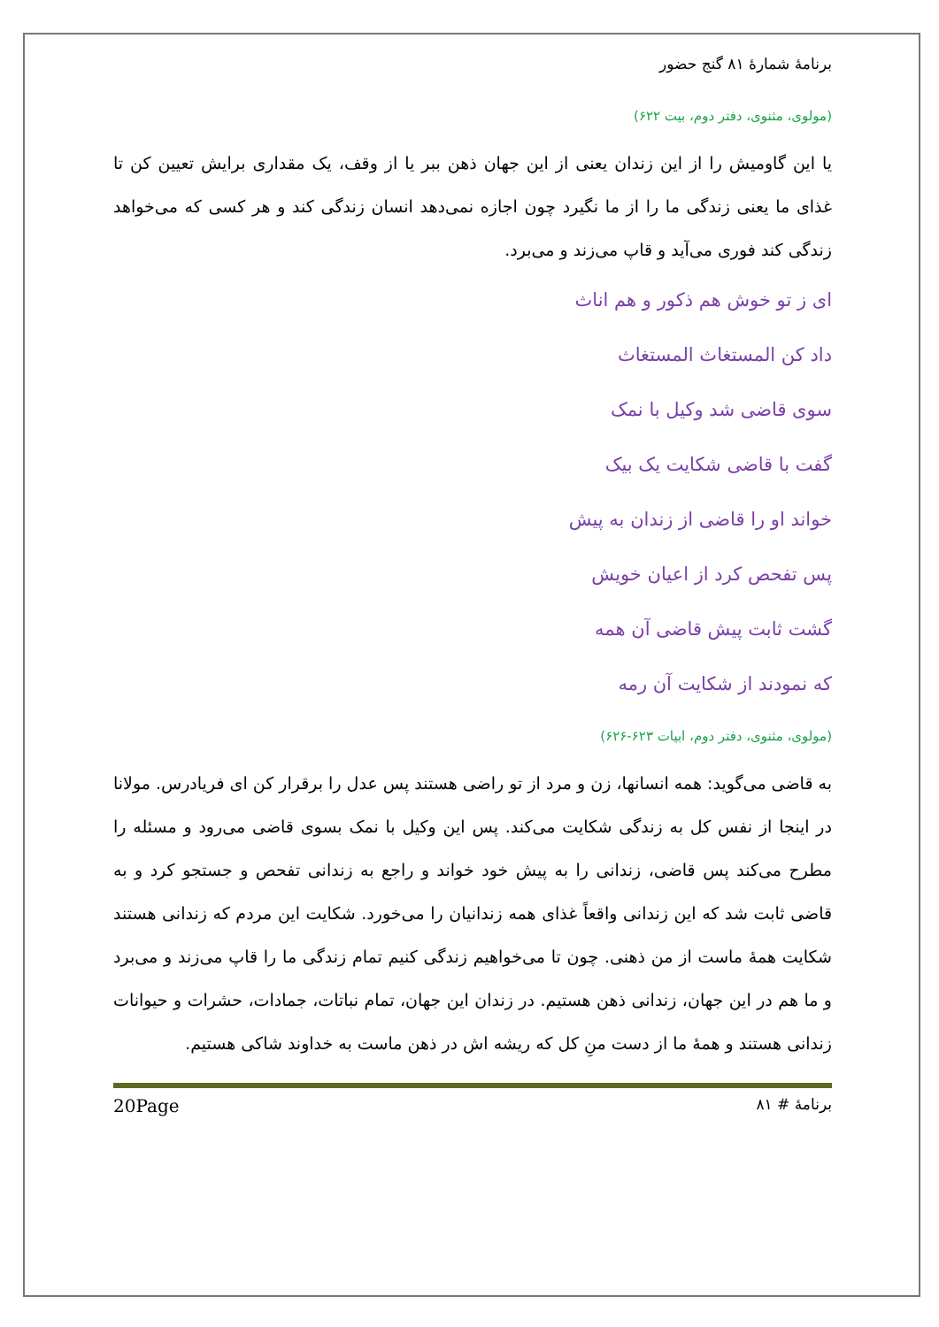برنامهٔ شمارهٔ ۸۱ گنج حضور
(مولوی، مثنوی، دفتر دوم، بیت ۶۲۲)
یا این گاومیش را از این زندان یعنی از این جهان ذهن ببر یا از وقف، یک مقداری برایش تعیین کن تا غذای ما یعنی زندگی ما را از ما نگیرد چون اجازه نمی‌دهد انسان زندگی کند و هر کسی که می‌خواهد زندگی کند فوری می‌آید و قاپ می‌زند و می‌برد.
ای ز تو خوش هم ذکور و هم اناث
داد کن المستغاث المستغاث
سوی قاضی شد وکیل با نمک
گفت با قاضی شکایت یک بیک
خواند او را قاضی از زندان به پیش
پس تفحص کرد از اعیان خویش
گشت ثابت پیش قاضی آن همه
که نمودند از شکایت آن رمه
(مولوی، مثنوی، دفتر دوم، ابیات ۶۲۳-۶۲۶)
به قاضی می‌گوید: همه انسانها، زن و مرد از تو راضی هستند پس عدل را برقرار کن ای فریادرس. مولانا در اینجا از نفس کل به زندگی شکایت می‌کند. پس این وکیل با نمک بسوی قاضی می‌رود و مسئله را مطرح می‌کند پس قاضی، زندانی را به پیش خود خواند و راجع به زندانی تفحص و جستجو کرد و به قاضی ثابت شد که این زندانی واقعاً غذای همه زندانیان را می‌خورد. شکایت این مردم که زندانی هستند شکایت همهٔ ماست از من ذهنی. چون تا می‌خواهیم زندگی کنیم تمام زندگی ما را قاپ می‌زند و می‌برد و ما هم در این جهان، زندانی ذهن هستیم. در زندان این جهان، تمام نباتات، جمادات، حشرات و حیوانات زندانی هستند و همهٔ ما از دست منِ کل که ریشه اش در ذهن ماست به خداوند شاکی هستیم.
برنامهٔ # ۸۱ 20Page